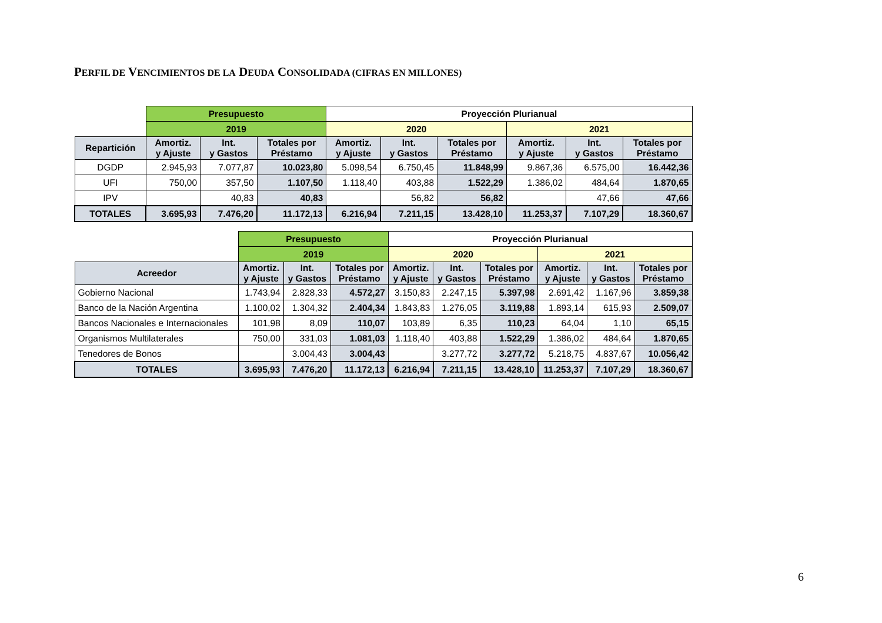PERFIL DE VENCIMIENTOS DE LA DEUDA CONSOLIDADA (CIFRAS EN MILLONES)
| | Presupuesto | | | Proyección Plurianual | | | | | |
| | 2019 | | | 2020 | | | 2021 | | |
| Repartición | Amortiz. y Ajuste | Int. y Gastos | Totales por Préstamo | Amortiz. y Ajuste | Int. y Gastos | Totales por Préstamo | Amortiz. y Ajuste | Int. y Gastos | Totales por Préstamo |
| DGDP | 2.945,93 | 7.077,87 | 10.023,80 | 5.098,54 | 6.750,45 | 11.848,99 | 9.867,36 | 6.575,00 | 16.442,36 |
| UFI | 750,00 | 357,50 | 1.107,50 | 1.118,40 | 403,88 | 1.522,29 | 1.386,02 | 484,64 | 1.870,65 |
| IPV | | 40,83 | 40,83 | | 56,82 | 56,82 | | 47,66 | 47,66 |
| TOTALES | 3.695,93 | 7.476,20 | 11.172,13 | 6.216,94 | 7.211,15 | 13.428,10 | 11.253,37 | 7.107,29 | 18.360,67 |
| | Presupuesto | | | Proyección Plurianual | | | | | |
| | 2019 | | | 2020 | | | 2021 | | |
| Acreedor | Amortiz. y Ajuste | Int. y Gastos | Totales por Préstamo | Amortiz. y Ajuste | Int. y Gastos | Totales por Préstamo | Amortiz. y Ajuste | Int. y Gastos | Totales por Préstamo |
| Gobierno Nacional | 1.743,94 | 2.828,33 | 4.572,27 | 3.150,83 | 2.247,15 | 5.397,98 | 2.691,42 | 1.167,96 | 3.859,38 |
| Banco de la Nación Argentina | 1.100,02 | 1.304,32 | 2.404,34 | 1.843,83 | 1.276,05 | 3.119,88 | 1.893,14 | 615,93 | 2.509,07 |
| Bancos Nacionales e Internacionales | 101,98 | 8,09 | 110,07 | 103,89 | 6,35 | 110,23 | 64,04 | 1,10 | 65,15 |
| Organismos Multilaterales | 750,00 | 331,03 | 1.081,03 | 1.118,40 | 403,88 | 1.522,29 | 1.386,02 | 484,64 | 1.870,65 |
| Tenedores de Bonos | | 3.004,43 | 3.004,43 | | 3.277,72 | 3.277,72 | 5.218,75 | 4.837,67 | 10.056,42 |
| TOTALES | 3.695,93 | 7.476,20 | 11.172,13 | 6.216,94 | 7.211,15 | 13.428,10 | 11.253,37 | 7.107,29 | 18.360,67 |
6